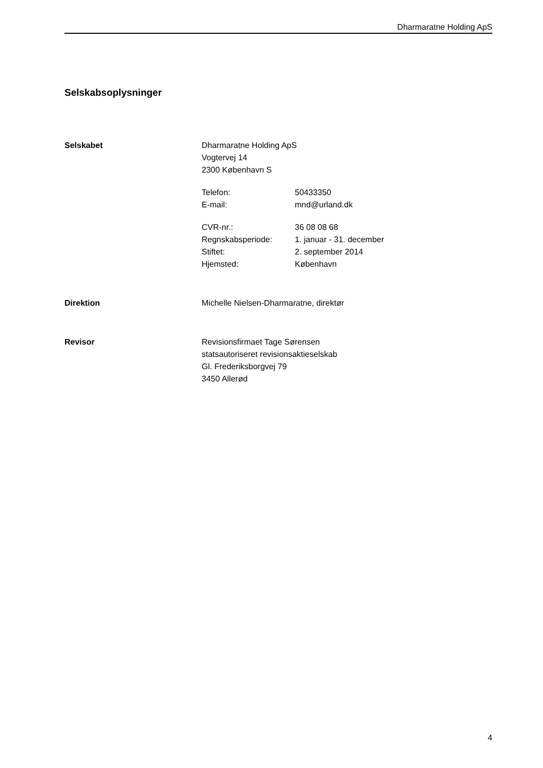Dharmaratne Holding ApS
Selskabsoplysninger
Selskabet Dharmaratne Holding ApS
Vogtervej 14
2300 København S
Telefon: 50433350
E-mail: mnd@urland.dk
CVR-nr.: 36 08 08 68
Regnskabsperiode: 1. januar - 31. december
Stiftet: 2. september 2014
Hjemsted: København
Direktion Michelle Nielsen-Dharmaratne, direktør
Revisor Revisionsfirmaet Tage Sørensen
statsautoriseret revisionsaktieselskab
Gl. Frederiksborgvej 79
3450 Allerød
4